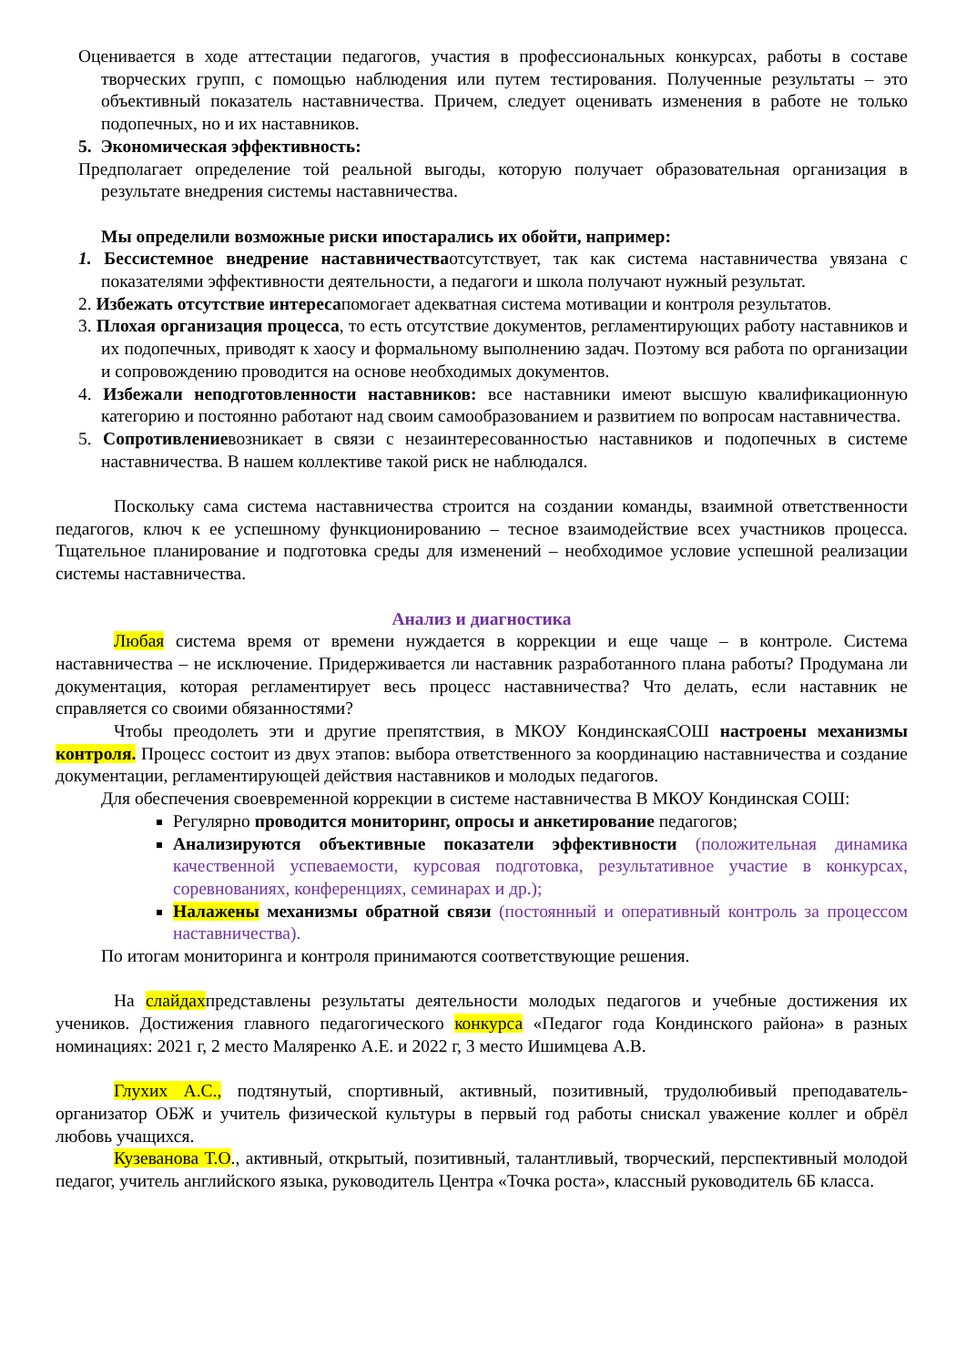Оценивается в ходе аттестации педагогов, участия в профессиональных конкурсах, работы в составе творческих групп, с помощью наблюдения или путем тестирования. Полученные результаты – это объективный показатель наставничества. Причем, следует оценивать изменения в работе не только подопечных, но и их наставников.
5. Экономическая эффективность:
Предполагает определение той реальной выгоды, которую получает образовательная организация в результате внедрения системы наставничества.
Мы определили возможные риски ипостарались их обойти, например:
1. Бессистемное внедрение наставничестваотсутствует, так как система наставничества увязана с показателями эффективности деятельности, а педагоги и школа получают нужный результат.
2. Избежать отсутствие интересапомогает адекватная система мотивации и контроля результатов.
3. Плохая организация процесса, то есть отсутствие документов, регламентирующих работу наставников и их подопечных, приводят к хаосу и формальному выполнению задач. Поэтому вся работа по организации и сопровождению проводится на основе необходимых документов.
4. Избежали неподготовленности наставников: все наставники имеют высшую квалификационную категорию и постоянно работают над своим самообразованием и развитием по вопросам наставничества.
5. Сопротивлениевозникает в связи с незаинтересованностью наставников и подопечных в системе наставничества. В нашем коллективе такой риск не наблюдался.
Поскольку сама система наставничества строится на создании команды, взаимной ответственности педагогов, ключ к ее успешному функционированию – тесное взаимодействие всех участников процесса. Тщательное планирование и подготовка среды для изменений – необходимое условие успешной реализации системы наставничества.
Анализ и диагностика
Любая система время от времени нуждается в коррекции и еще чаще – в контроле. Система наставничества – не исключение. Придерживается ли наставник разработанного плана работы? Продумана ли документация, которая регламентирует весь процесс наставничества? Что делать, если наставник не справляется со своими обязанностями?
Чтобы преодолеть эти и другие препятствия, в МКОУ КондинскаяСОШ настроены механизмы контроля. Процесс состоит из двух этапов: выбора ответственного за координацию наставничества и создание документации, регламентирующей действия наставников и молодых педагогов.
Для обеспечения своевременной коррекции в системе наставничества В МКОУ Кондинская СОШ:
Регулярно проводится мониторинг, опросы и анкетирование педагогов;
Анализируются объективные показатели эффективности (положительная динамика качественной успеваемости, курсовая подготовка, результативное участие в конкурсах, соревнованиях, конференциях, семинарах и др.);
Налажены механизмы обратной связи (постоянный и оперативный контроль за процессом наставничества).
По итогам мониторинга и контроля принимаются соответствующие решения.
На слайдахпредставлены результаты деятельности молодых педагогов и учебные достижения их учеников. Достижения главного педагогического конкурса «Педагог года Кондинского района» в разных номинациях: 2021 г, 2 место Маляренко А.Е. и 2022 г, 3 место Ишимцева А.В.
Глухих А.С., подтянутый, спортивный, активный, позитивный, трудолюбивый преподаватель-организатор ОБЖ и учитель физической культуры в первый год работы снискал уважение коллег и обрёл любовь учащихся.
Кузеванова Т.О., активный, открытый, позитивный, талантливый, творческий, перспективный молодой педагог, учитель английского языка, руководитель Центра «Точка роста», классный руководитель 6Б класса.